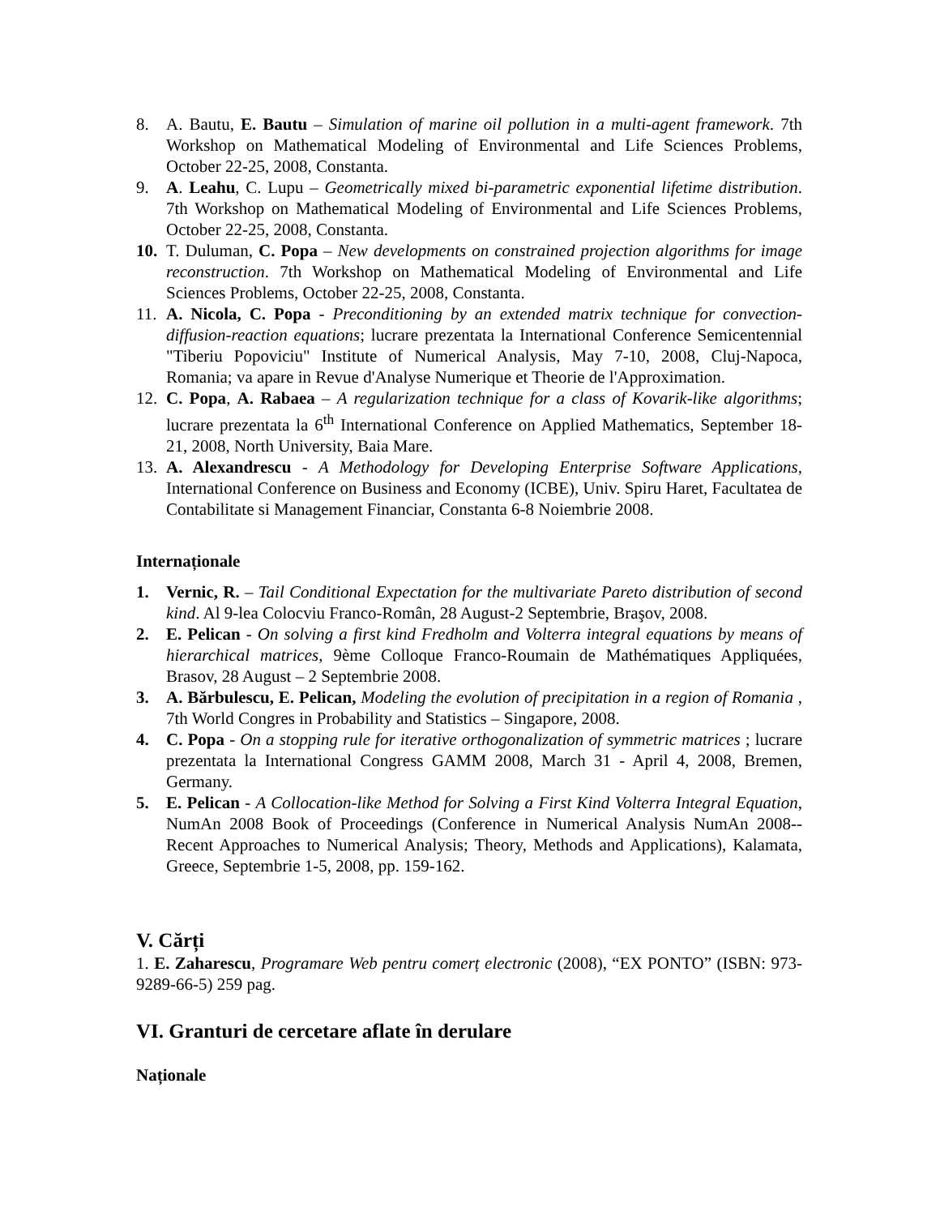8. A. Bautu, E. Bautu – Simulation of marine oil pollution in a multi-agent framework. 7th Workshop on Mathematical Modeling of Environmental and Life Sciences Problems, October 22-25, 2008, Constanta.
9. A. Leahu, C. Lupu – Geometrically mixed bi-parametric exponential lifetime distribution. 7th Workshop on Mathematical Modeling of Environmental and Life Sciences Problems, October 22-25, 2008, Constanta.
10.
T. Duluman, C. Popa – New developments on constrained projection algorithms for image reconstruction. 7th Workshop on Mathematical Modeling of Environmental and Life Sciences Problems, October 22-25, 2008, Constanta.
11.
A. Nicola, C. Popa - Preconditioning by an extended matrix technique for convection-diffusion-reaction equations; lucrare prezentata la International Conference Semicentennial "Tiberiu Popoviciu" Institute of Numerical Analysis, May 7-10, 2008, Cluj-Napoca, Romania; va apare in Revue d'Analyse Numerique et Theorie de l'Approximation.
12.
C. Popa, A. Rabaea – A regularization technique for a class of Kovarik-like algorithms; lucrare prezentata la 6<sup>th</sup> International Conference on Applied Mathematics, September 18-21, 2008, North University, Baia Mare.
13.
A. Alexandrescu - A Methodology for Developing Enterprise Software Applications, International Conference on Business and Economy (ICBE), Univ. Spiru Haret, Facultatea de Contabilitate si Management Financiar, Constanta 6-8 Noiembrie 2008.
Internaționale
1. Vernic, R. – Tail Conditional Expectation for the multivariate Pareto distribution of second kind. Al 9-lea Colocviu Franco-Român, 28 August-2 Septembrie, Braşov, 2008.
2. E. Pelican - On solving a first kind Fredholm and Volterra integral equations by means of hierarchical matrices, 9ème Colloque Franco-Roumain de Mathématiques Appliquées, Brasov, 28 August – 2 Septembrie 2008.
3. A. Bărbulescu, E. Pelican, Modeling the evolution of precipitation in a region of Romania , 7th World Congres in Probability and Statistics – Singapore, 2008.
4. C. Popa - On a stopping rule for iterative orthogonalization of symmetric matrices ; lucrare prezentata la International Congress GAMM 2008, March 31 - April 4, 2008, Bremen, Germany.
5. E. Pelican - A Collocation-like Method for Solving a First Kind Volterra Integral Equation, NumAn 2008 Book of Proceedings (Conference in Numerical Analysis NumAn 2008--Recent Approaches to Numerical Analysis; Theory, Methods and Applications), Kalamata, Greece, Septembrie 1-5, 2008, pp. 159-162.
V. Cărți
1. E. Zaharescu, Programare Web pentru comerț electronic (2008), “EX PONTO” (ISBN: 973-9289-66-5) 259 pag.
VI. Granturi de cercetare aflate în derulare
Naționale